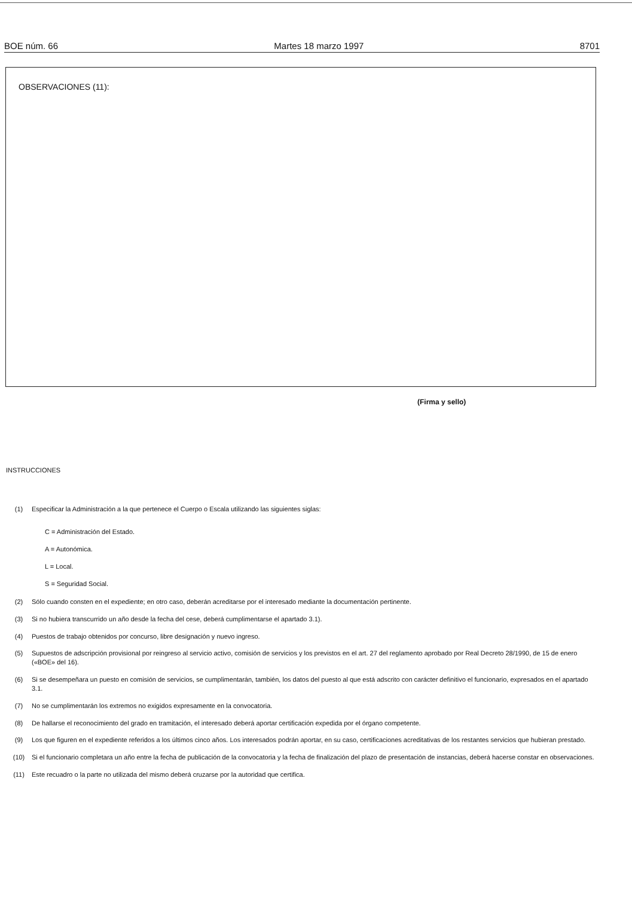BOE núm. 66 Martes 18 marzo 1997 8701
OBSERVACIONES (11):
(Firma y sello)
INSTRUCCIONES
(1) Especificar la Administración a la que pertenece el Cuerpo o Escala utilizando las siguientes siglas:
C = Administración del Estado.
A = Autonómica.
L = Local.
S = Seguridad Social.
(2) Sólo cuando consten en el expediente; en otro caso, deberán acreditarse por el interesado mediante la documentación pertinente.
(3) Si no hubiera transcurrido un año desde la fecha del cese, deberá cumplimentarse el apartado 3.1).
(4) Puestos de trabajo obtenidos por concurso, libre designación y nuevo ingreso.
(5) Supuestos de adscripción provisional por reingreso al servicio activo, comisión de servicios y los previstos en el art. 27 del reglamento aprobado por Real Decreto 28/1990, de 15 de enero («BOE» del 16).
(6) Si se desempeñara un puesto en comisión de servicios, se cumplimentarán, también, los datos del puesto al que está adscrito con carácter definitivo el funcionario, expresados en el apartado 3.1.
(7) No se cumplimentarán los extremos no exigidos expresamente en la convocatoria.
(8) De hallarse el reconocimiento del grado en tramitación, el interesado deberá aportar certificación expedida por el órgano competente.
(9) Los que figuren en el expediente referidos a los últimos cinco años. Los interesados podrán aportar, en su caso, certificaciones acreditativas de los restantes servicios que hubieran prestado.
(10) Si el funcionario completara un año entre la fecha de publicación de la convocatoria y la fecha de finalización del plazo de presentación de instancias, deberá hacerse constar en observaciones.
(11) Este recuadro o la parte no utilizada del mismo deberá cruzarse por la autoridad que certifica.